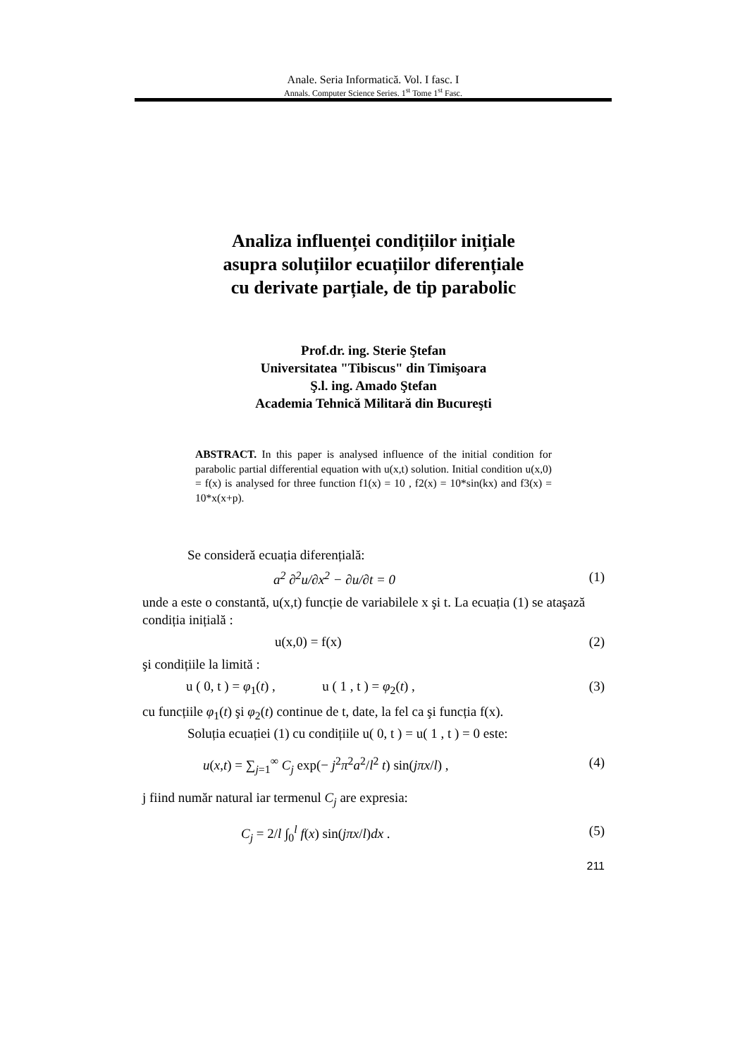Anale. Seria Informatică. Vol. I fasc. I
Annals. Computer Science Series. 1<sup>st</sup> Tome 1<sup>st</sup> Fasc.
Analiza influenței condițiilor inițiale
asupra soluțiilor ecuațiilor diferențiale
cu derivate parțiale, de tip parabolic
Prof.dr. ing. Sterie Ştefan
Universitatea "Tibiscus" din Timişoara
Ş.l. ing. Amado Ştefan
Academia Tehnică Militară din Bucureşti
ABSTRACT. In this paper is analysed influence of the initial condition for parabolic partial differential equation with u(x,t) solution. Initial condition u(x,0) = f(x) is analysed for three function f1(x) = 10 , f2(x) = 10*sin(kx) and f3(x) = 10*x(x+p).
Se consideră ecuația diferențială:
a<sup>2</sup> ∂<sup>2</sup>u/∂x<sup>2</sup> − ∂u/∂t = 0 (1)
unde a este o constantă, u(x,t) funcție de variabilele x şi t. La ecuația (1) se ataşază condiția inițială :
u(x,0) = f(x) (2)
şi condițiile la limită :
u ( 0, t ) = φ<sub>1</sub>(t) , u ( 1 , t ) = φ<sub>2</sub>(t) , (3)
cu funcțiile φ<sub>1</sub>(t) şi φ<sub>2</sub>(t) continue de t, date, la fel ca şi funcția f(x).
Soluția ecuației (1) cu condițiile u( 0, t ) = u( 1 , t ) = 0 este:
u(x,t) = ∑<sub>j=1</sub><sup>∞</sup> C<sub>j</sub> exp(− j<sup>2</sup>π<sup>2</sup>a<sup>2</sup>/l<sup>2</sup> t) sin(jπx/l) , (4)
j fiind număr natural iar termenul C<sub>j</sub> are expresia:
C<sub>j</sub> = 2/l ∫<sub>0</sub><sup>l</sup> f(x) sin(jπx/l)dx . (5)
211